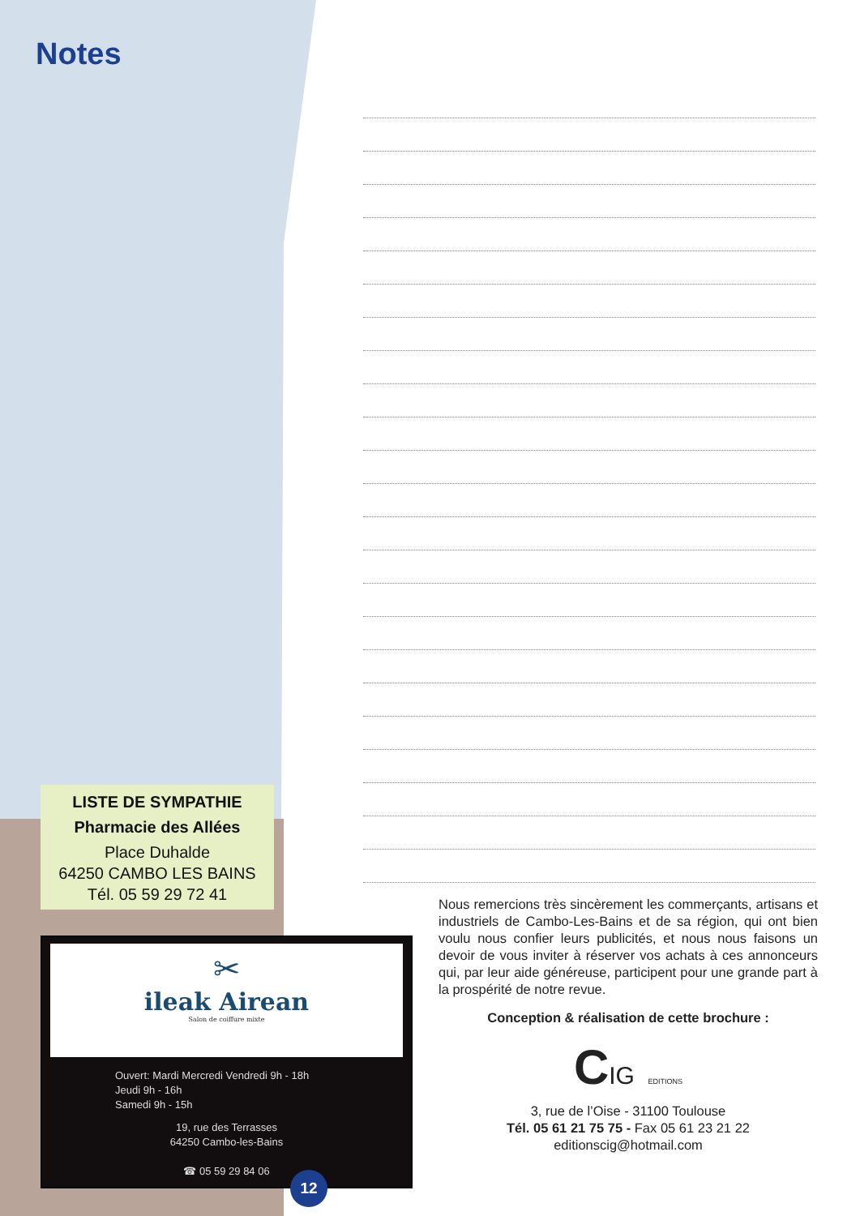Notes
LISTE DE SYMPATHIE
Pharmacie des Allées
Place Duhalde
64250 CAMBO LES BAINS
Tél. 05 59 29 72 41
✂
ileak Airean
Salon de coiffure mixte
Ouvert: Mardi Mercredi Vendredi 9h - 18h
Jeudi 9h - 16h
Samedi 9h - 15h
19, rue des Terrasses
64250 Cambo-les-Bains
☎ 05 59 29 84 06
Nous remercions très sincèrement les commerçants, artisans et industriels de Cambo-Les-Bains et de sa région, qui ont bien voulu nous confier leurs publicités, et nous nous faisons un devoir de vous inviter à réserver vos achats à ces annonceurs qui, par leur aide généreuse, participent pour une grande part à la prospérité de notre revue.
Conception & réalisation de cette brochure :
CIG EDITIONS
3, rue de l’Oise - 31100 Toulouse
Tél. 05 61 21 75 75 - Fax 05 61 23 21 22
editionscig@hotmail.com
12